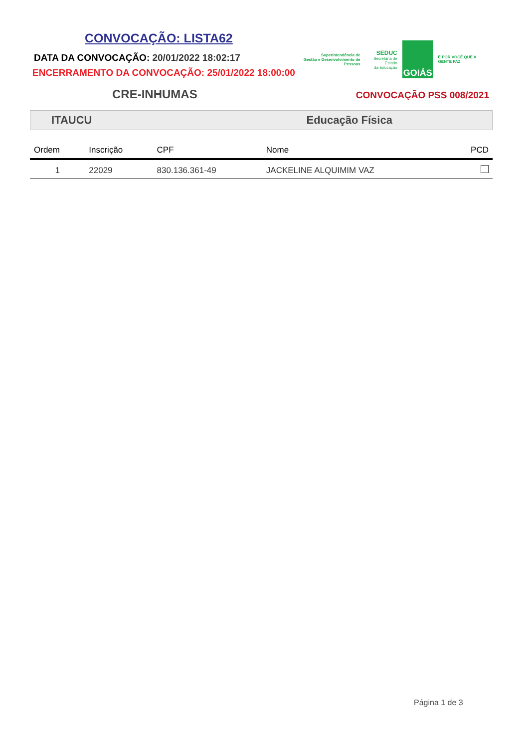CONVOCAÇÃO: LISTA62
DATA DA CONVOCAÇÃO: 20/01/2022 18:02:17
ENCERRAMENTO DA CONVOCAÇÃO: 25/01/2022 18:00:00
CRE-INHUMAS
Superintendência de
Gestão e Desenvolvimento de Pessoas
SEDUC
Secretaria de Estado
da Educação
GOIÁS
É POR VOCÊ QUE A GENTE FAZ
CONVOCAÇÃO PSS 008/2021
ITAUCU Educação Física
| Ordem | Inscrição | CPF | Nome | PCD |
| --- | --- | --- | --- | --- |
| 1 | 22029 | 830.136.361-49 | JACKELINE ALQUIMIM VAZ | |
Página 1 de 3